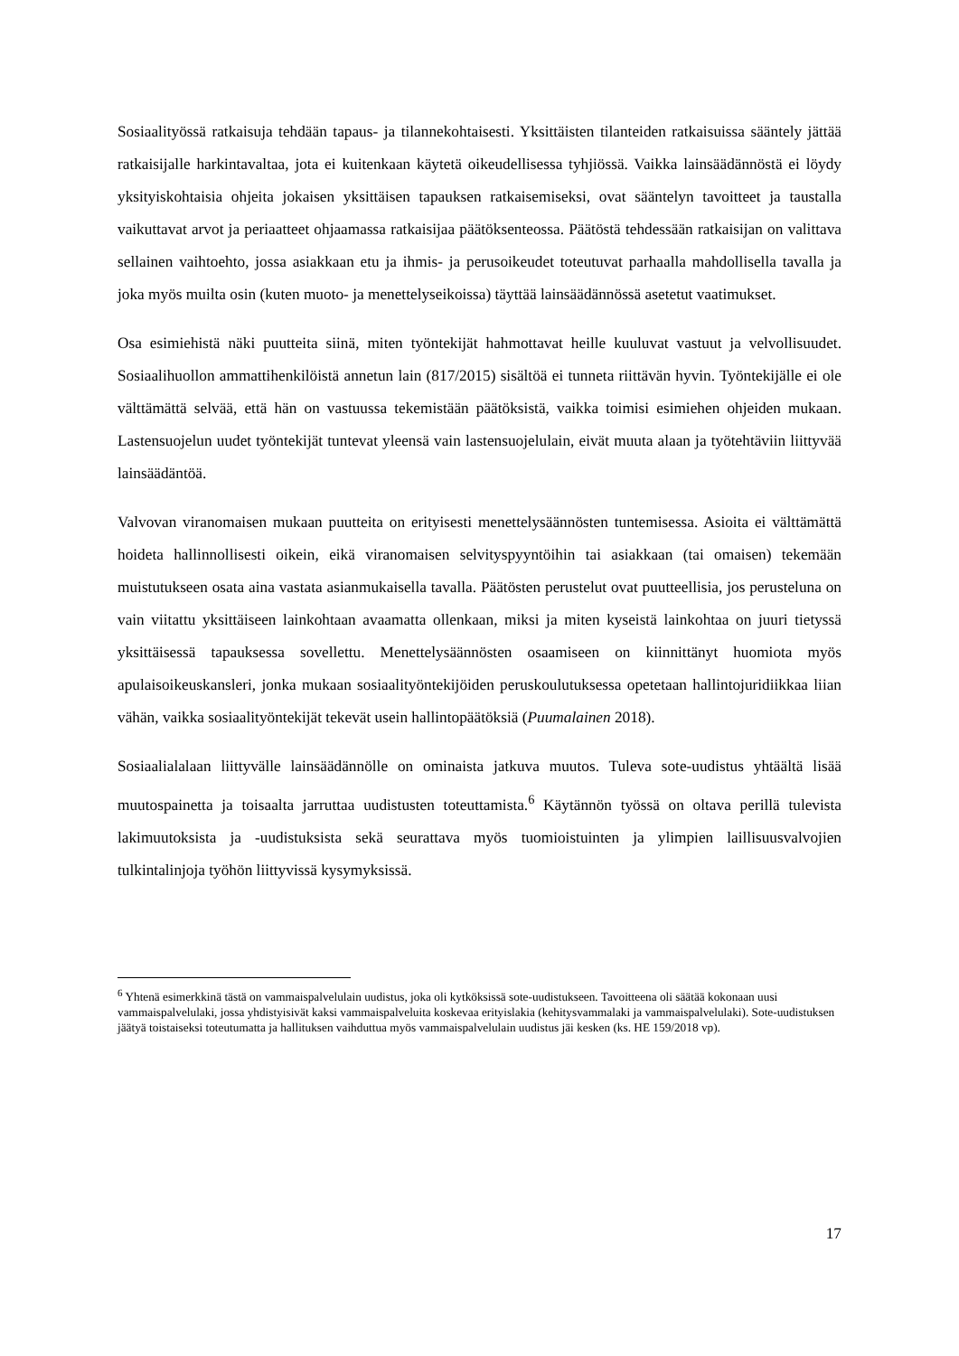Sosiaalityössä ratkaisuja tehdään tapaus- ja tilannekohtaisesti. Yksittäisten tilanteiden ratkaisuissa sääntely jättää ratkaisijalle harkintavaltaa, jota ei kuitenkaan käytetä oikeudellisessa tyhjiössä. Vaikka lainsäädännöstä ei löydy yksityiskohtaisia ohjeita jokaisen yksittäisen tapauksen ratkaisemiseksi, ovat sääntelyn tavoitteet ja taustalla vaikuttavat arvot ja periaatteet ohjaamassa ratkaisijaa päätöksenteossa. Päätöstä tehdessään ratkaisijan on valittava sellainen vaihtoehto, jossa asiakkaan etu ja ihmis- ja perusoikeudet toteutuvat parhaalla mahdollisella tavalla ja joka myös muilta osin (kuten muoto- ja menettelyseikoissa) täyttää lainsäädännössä asetetut vaatimukset.
Osa esimiehistä näki puutteita siinä, miten työntekijät hahmottavat heille kuuluvat vastuut ja velvollisuudet. Sosiaalihuollon ammattihenkilöistä annetun lain (817/2015) sisältöä ei tunneta riittävän hyvin. Työntekijälle ei ole välttämättä selvää, että hän on vastuussa tekemistään päätöksistä, vaikka toimisi esimiehen ohjeiden mukaan. Lastensuojelun uudet työntekijät tuntevat yleensä vain lastensuojelulain, eivät muuta alaan ja työtehtäviin liittyvää lainsäädäntöä.
Valvovan viranomaisen mukaan puutteita on erityisesti menettelysäännösten tuntemisessa. Asioita ei välttämättä hoideta hallinnollisesti oikein, eikä viranomaisen selvityspyyntöihin tai asiakkaan (tai omaisen) tekemään muistutukseen osata aina vastata asianmukaisella tavalla. Päätösten perustelut ovat puutteellisia, jos perusteluna on vain viitattu yksittäiseen lainkohtaan avaamatta ollenkaan, miksi ja miten kyseistä lainkohtaa on juuri tietyssä yksittäisessä tapauksessa sovellettu. Menettelysäännösten osaamiseen on kiinnittänyt huomiota myös apulaisoikeuskansleri, jonka mukaan sosiaalityöntekijöiden peruskoulutuksessa opetetaan hallintojuridiikkaa liian vähän, vaikka sosiaalityöntekijät tekevät usein hallintopäätöksiä (Puumalainen 2018).
Sosiaalialalaan liittyvälle lainsäädännölle on ominaista jatkuva muutos. Tuleva sote-uudistus yhtäältä lisää muutospainetta ja toisaalta jarruttaa uudistusten toteuttamista.<sup>6</sup> Käytännön työssä on oltava perillä tulevista lakimuutoksista ja -uudistuksista sekä seurattava myös tuomioistuinten ja ylimpien laillisuusvalvojien tulkintalinjoja työhön liittyvissä kysymyksissä.
<sup>6</sup> Yhtenä esimerkkinä tästä on vammaispalvelulain uudistus, joka oli kytköksissä sote-uudistukseen. Tavoitteena oli säätää kokonaan uusi vammaispalvelulaki, jossa yhdistyisivät kaksi vammaispalveluita koskevaa erityislakia (kehitysvammalaki ja vammaispalvelulaki). Sote-uudistuksen jäätyä toistaiseksi toteutumatta ja hallituksen vaihduttua myös vammaispalvelulain uudistus jäi kesken (ks. HE 159/2018 vp).
17